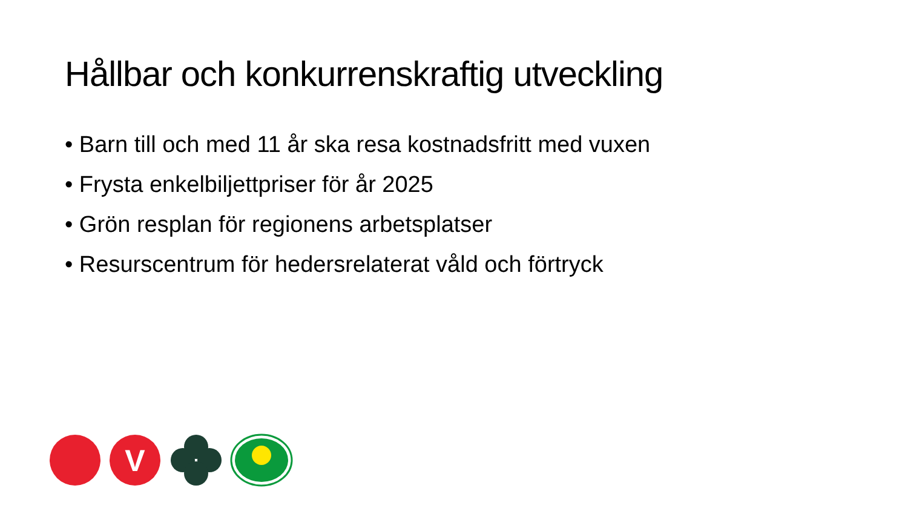Hållbar och konkurrenskraftig utveckling
• Barn till och med 11 år ska resa kostnadsfritt med vuxen
• Frysta enkelbiljettpriser för år 2025
• Grön resplan för regionens arbetsplatser
• Resurscentrum för hedersrelaterat våld och förtryck
V